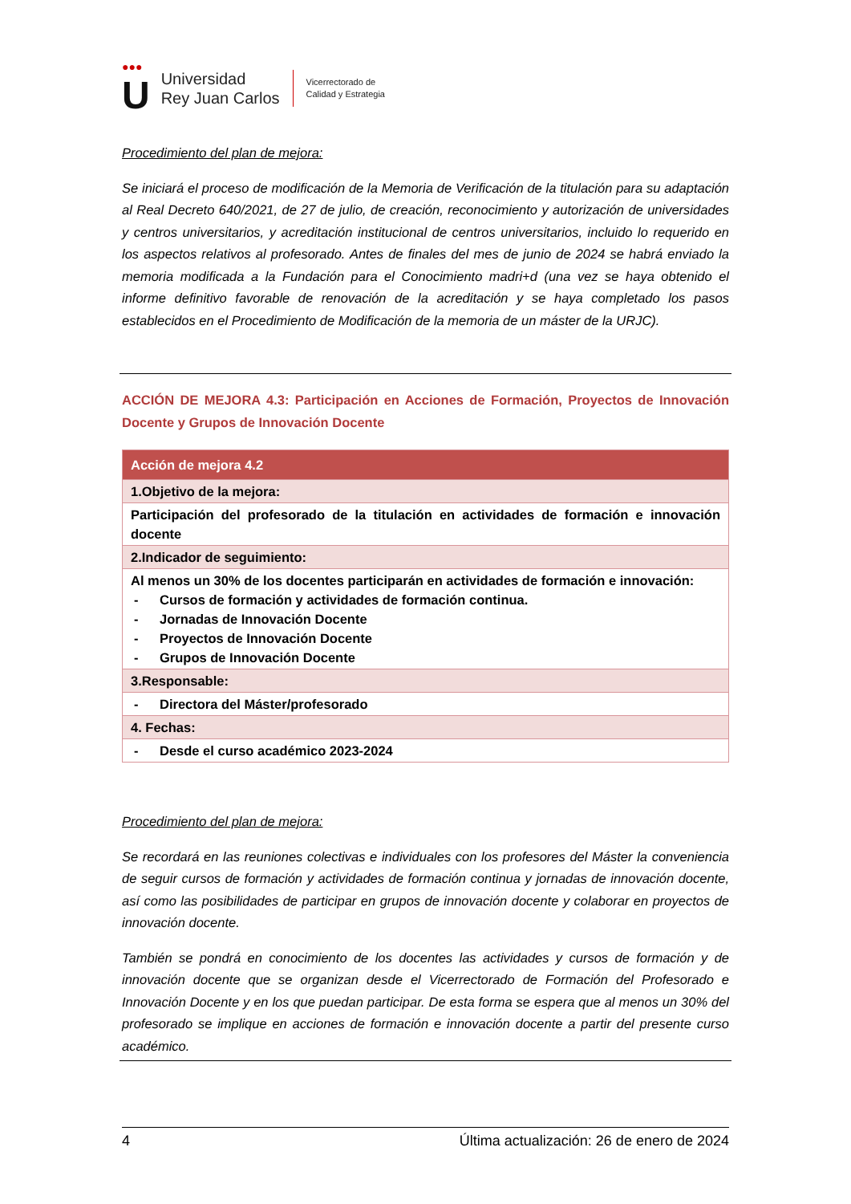●●●
U
Universidad
Rey Juan Carlos
Vicerrectorado de
Calidad y Estrategia
Procedimiento del plan de mejora:
Se iniciará el proceso de modificación de la Memoria de Verificación de la titulación para su adaptación al Real Decreto 640/2021, de 27 de julio, de creación, reconocimiento y autorización de universidades y centros universitarios, y acreditación institucional de centros universitarios, incluido lo requerido en los aspectos relativos al profesorado. Antes de finales del mes de junio de 2024 se habrá enviado la memoria modificada a la Fundación para el Conocimiento madri+d (una vez se haya obtenido el informe definitivo favorable de renovación de la acreditación y se haya completado los pasos establecidos en el Procedimiento de Modificación de la memoria de un máster de la URJC).
ACCIÓN DE MEJORA 4.3: Participación en Acciones de Formación, Proyectos de Innovación Docente y Grupos de Innovación Docente
| Acción de mejora 4.2 |
| --- |
| 1.Objetivo de la mejora: |
| Participación del profesorado de la titulación en actividades de formación e innovación docente |
| 2.Indicador de seguimiento: |
| Al menos un 30% de los docentes participarán en actividades de formación e innovación: - Cursos de formación y actividades de formación continua. - Jornadas de Innovación Docente - Proyectos de Innovación Docente - Grupos de Innovación Docente |
| 3.Responsable: |
| - Directora del Máster/profesorado |
| 4. Fechas: |
| - Desde el curso académico 2023-2024 |
Procedimiento del plan de mejora:
Se recordará en las reuniones colectivas e individuales con los profesores del Máster la conveniencia de seguir cursos de formación y actividades de formación continua y jornadas de innovación docente, así como las posibilidades de participar en grupos de innovación docente y colaborar en proyectos de innovación docente.
También se pondrá en conocimiento de los docentes las actividades y cursos de formación y de innovación docente que se organizan desde el Vicerrectorado de Formación del Profesorado e Innovación Docente y en los que puedan participar. De esta forma se espera que al menos un 30% del profesorado se implique en acciones de formación e innovación docente a partir del presente curso académico.
4 Última actualización: 26 de enero de 2024